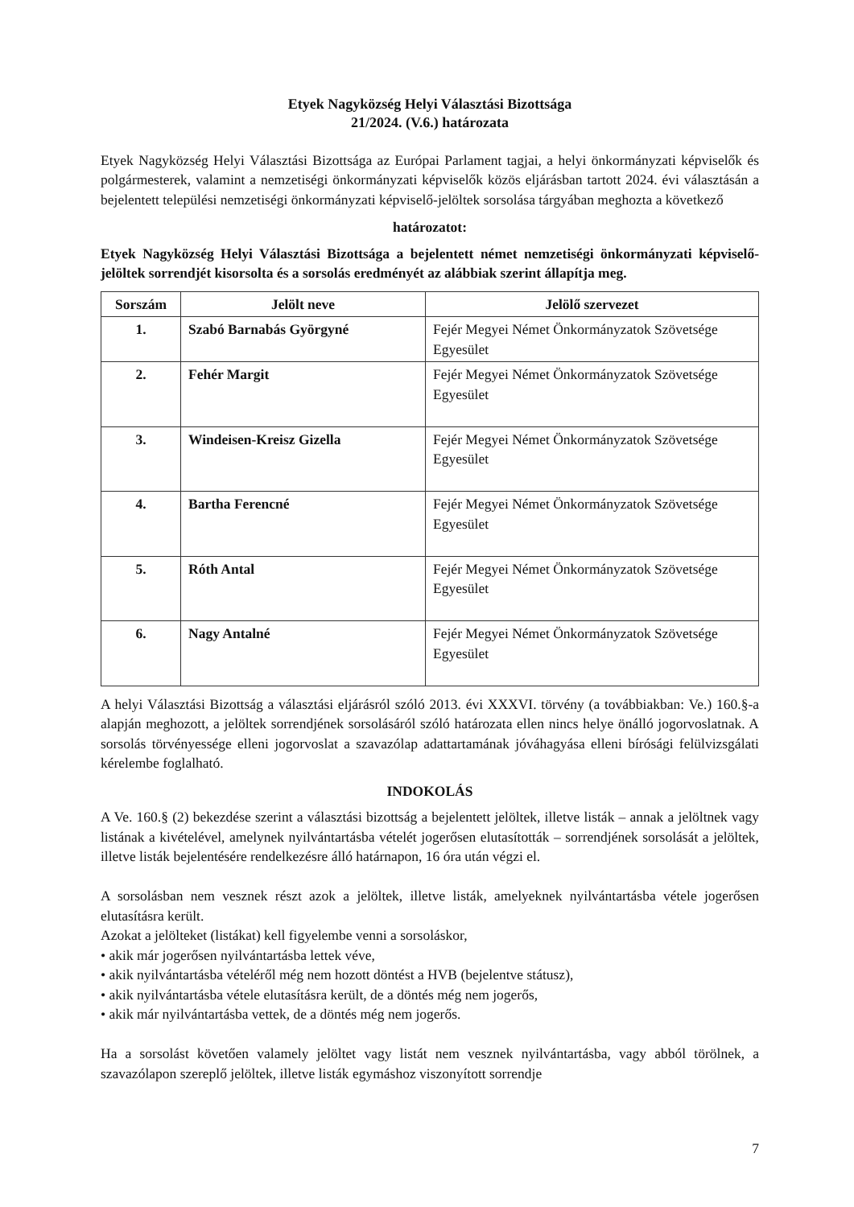Etyek Nagyközség Helyi Választási Bizottsága
21/2024. (V.6.) határozata
Etyek Nagyközség Helyi Választási Bizottsága az Európai Parlament tagjai, a helyi önkormányzati képviselők és polgármesterek, valamint a nemzetiségi önkormányzati képviselők közös eljárásban tartott 2024. évi választásán a bejelentett települési nemzetiségi önkormányzati képviselő-jelöltek sorsolása tárgyában meghozta a következő
határozatot:
Etyek Nagyközség Helyi Választási Bizottsága a bejelentett német nemzetiségi önkormányzati képviselő-jelöltek sorrendjét kisorsolta és a sorsolás eredményét az alábbiak szerint állapítja meg.
| Sorszám | Jelölt neve | Jelölő szervezet |
| --- | --- | --- |
| 1. | Szabó Barnabás Györgyné | Fejér Megyei Német Önkormányzatok Szövetsége Egyesület |
| 2. | Fehér Margit | Fejér Megyei Német Önkormányzatok Szövetsége Egyesület |
| 3. | Windeisen-Kreisz Gizella | Fejér Megyei Német Önkormányzatok Szövetsége Egyesület |
| 4. | Bartha Ferencné | Fejér Megyei Német Önkormányzatok Szövetsége Egyesület |
| 5. | Róth Antal | Fejér Megyei Német Önkormányzatok Szövetsége Egyesület |
| 6. | Nagy Antalné | Fejér Megyei Német Önkormányzatok Szövetsége Egyesület |
A helyi Választási Bizottság a választási eljárásról szóló 2013. évi XXXVI. törvény (a továbbiakban: Ve.) 160.§-a alapján meghozott, a jelöltek sorrendjének sorsolásáról szóló határozata ellen nincs helye önálló jogorvoslatnak. A sorsolás törvényessége elleni jogorvoslat a szavazólap adattartamának jóváhagyása elleni bírósági felülvizsgálati kérelembe foglalható.
INDOKOLÁS
A Ve. 160.§ (2) bekezdése szerint a választási bizottság a bejelentett jelöltek, illetve listák – annak a jelöltnek vagy listának a kivételével, amelynek nyilvántartásba vételét jogerősen elutasították – sorrendjének sorsolását a jelöltek, illetve listák bejelentésére rendelkezésre álló határnapon, 16 óra után végzi el.
A sorsolásban nem vesznek részt azok a jelöltek, illetve listák, amelyeknek nyilvántartásba vétele jogerősen elutasításra került.
Azokat a jelölteket (listákat) kell figyelembe venni a sorsoláskor,
• akik már jogerősen nyilvántartásba lettek véve,
• akik nyilvántartásba vételéről még nem hozott döntést a HVB (bejelentve státusz),
• akik nyilvántartásba vétele elutasításra került, de a döntés még nem jogerős,
• akik már nyilvántartásba vettek, de a döntés még nem jogerős.
Ha a sorsolást követően valamely jelöltet vagy listát nem vesznek nyilvántartásba, vagy abból törölnek, a szavazólapon szereplő jelöltek, illetve listák egymáshoz viszonyított sorrendje
7